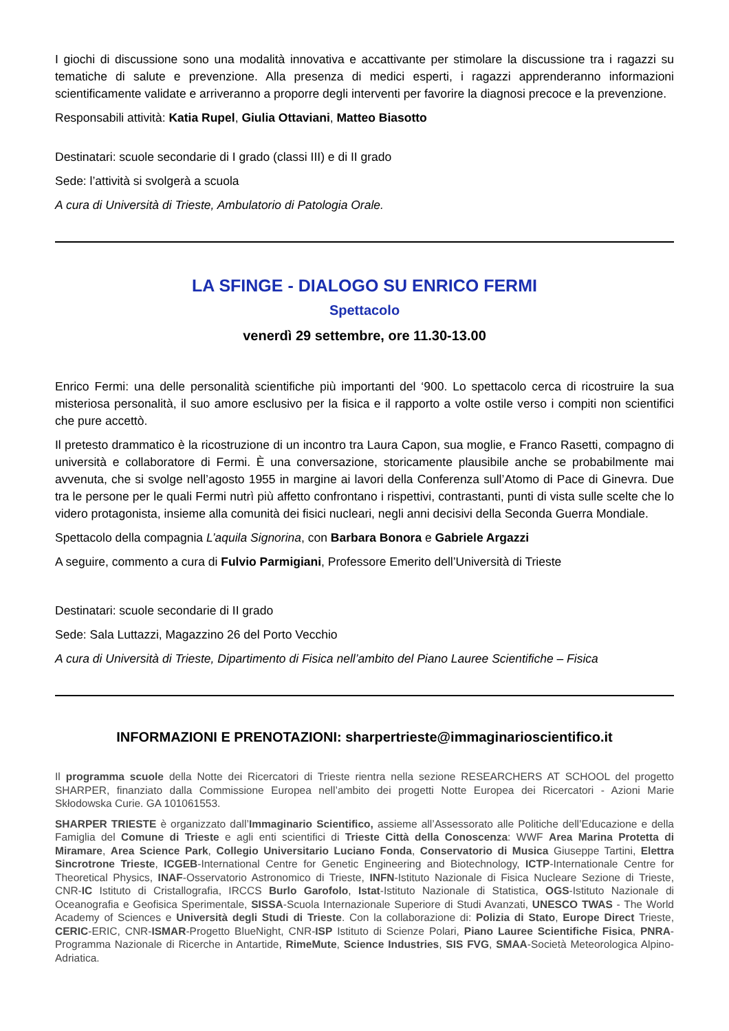I giochi di discussione sono una modalità innovativa e accattivante per stimolare la discussione tra i ragazzi su tematiche di salute e prevenzione. Alla presenza di medici esperti, i ragazzi apprenderanno informazioni scientificamente validate e arriveranno a proporre degli interventi per favorire la diagnosi precoce e la prevenzione.
Responsabili attività: Katia Rupel, Giulia Ottaviani, Matteo Biasotto
Destinatari: scuole secondarie di I grado (classi III) e di II grado
Sede: l’attività si svolgerà a scuola
A cura di Università di Trieste, Ambulatorio di Patologia Orale.
LA SFINGE - DIALOGO SU ENRICO FERMI
Spettacolo
venerdì 29 settembre, ore 11.30-13.00
Enrico Fermi: una delle personalità scientifiche più importanti del ‘900. Lo spettacolo cerca di ricostruire la sua misteriosa personalità, il suo amore esclusivo per la fisica e il rapporto a volte ostile verso i compiti non scientifici che pure accettò.
Il pretesto drammatico è la ricostruzione di un incontro tra Laura Capon, sua moglie, e Franco Rasetti, compagno di università e collaboratore di Fermi. È una conversazione, storicamente plausibile anche se probabilmente mai avvenuta, che si svolge nell’agosto 1955 in margine ai lavori della Conferenza sull’Atomo di Pace di Ginevra. Due tra le persone per le quali Fermi nutrì più affetto confrontano i rispettivi, contrastanti, punti di vista sulle scelte che lo videro protagonista, insieme alla comunità dei fisici nucleari, negli anni decisivi della Seconda Guerra Mondiale.
Spettacolo della compagnia L’aquila Signorina, con Barbara Bonora e Gabriele Argazzi
A seguire, commento a cura di Fulvio Parmigiani, Professore Emerito dell’Università di Trieste
Destinatari: scuole secondarie di II grado
Sede: Sala Luttazzi, Magazzino 26 del Porto Vecchio
A cura di Università di Trieste, Dipartimento di Fisica nell’ambito del Piano Lauree Scientifiche – Fisica
INFORMAZIONI E PRENOTAZIONI: sharpertrieste@immaginarioscientifico.it
Il programma scuole della Notte dei Ricercatori di Trieste rientra nella sezione RESEARCHERS AT SCHOOL del progetto SHARPER, finanziato dalla Commissione Europea nell’ambito dei progetti Notte Europea dei Ricercatori - Azioni Marie Skłodowska Curie. GA 101061553.
SHARPER TRIESTE è organizzato dall’Immaginario Scientifico, assieme all’Assessorato alle Politiche dell’Educazione e della Famiglia del Comune di Trieste e agli enti scientifici di Trieste Città della Conoscenza: WWF Area Marina Protetta di Miramare, Area Science Park, Collegio Universitario Luciano Fonda, Conservatorio di Musica Giuseppe Tartini, Elettra Sincrotrone Trieste, ICGEB-International Centre for Genetic Engineering and Biotechnology, ICTP-Internationale Centre for Theoretical Physics, INAF-Osservatorio Astronomico di Trieste, INFN-Istituto Nazionale di Fisica Nucleare Sezione di Trieste, CNR-IC Istituto di Cristallografia, IRCCS Burlo Garofolo, Istat-Istituto Nazionale di Statistica, OGS-Istituto Nazionale di Oceanografia e Geofisica Sperimentale, SISSA-Scuola Internazionale Superiore di Studi Avanzati, UNESCO TWAS - The World Academy of Sciences e Università degli Studi di Trieste. Con la collaborazione di: Polizia di Stato, Europe Direct Trieste, CERIC-ERIC, CNR-ISMAR-Progetto BlueNight, CNR-ISP Istituto di Scienze Polari, Piano Lauree Scientifiche Fisica, PNRA-Programma Nazionale di Ricerche in Antartide, RimeMute, Science Industries, SIS FVG, SMAA-Società Meteorologica Alpino-Adriatica.